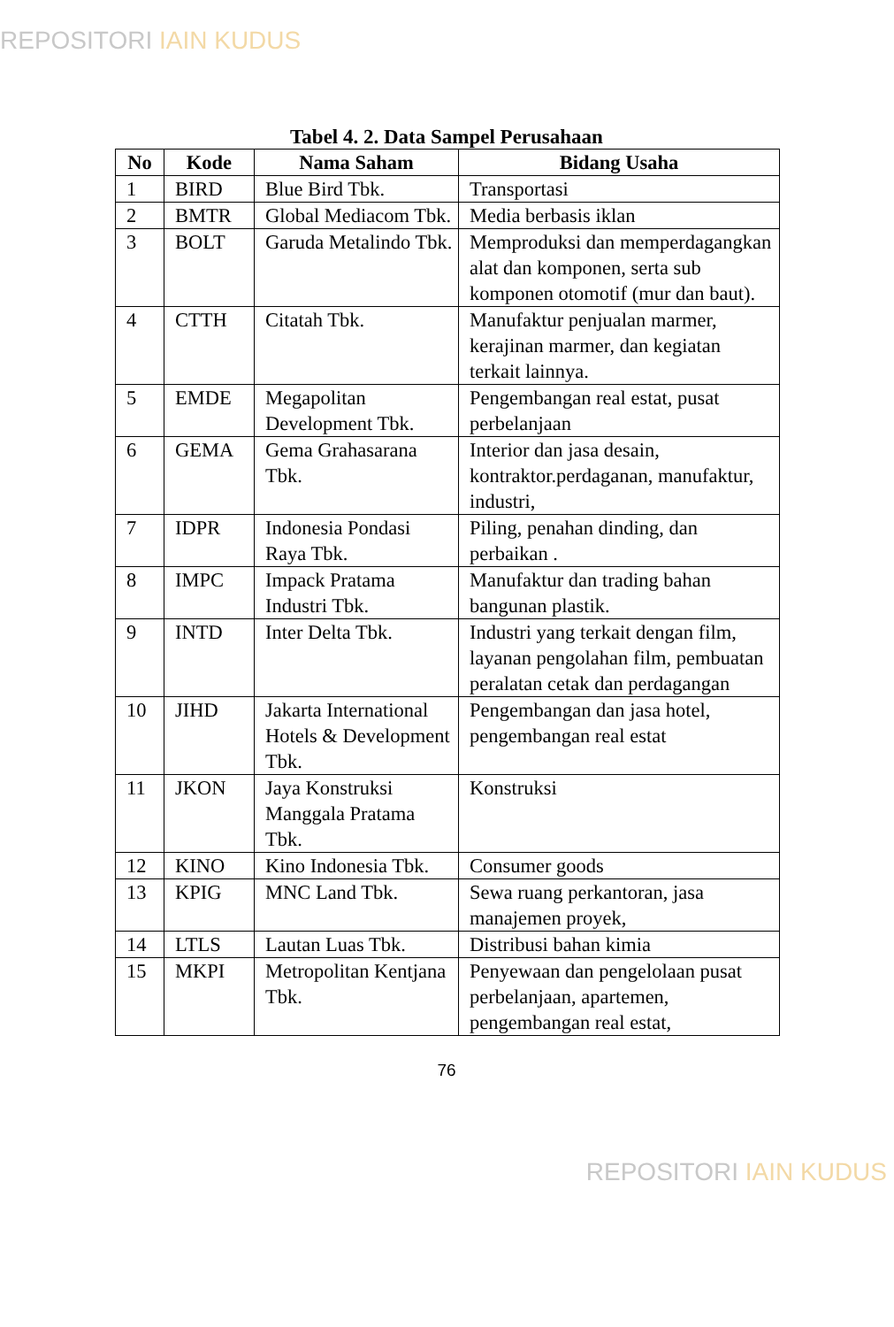REPOSITORI IAIN KUDUS
Tabel 4. 2. Data Sampel Perusahaan
| No | Kode | Nama Saham | Bidang Usaha |
| --- | --- | --- | --- |
| 1 | BIRD | Blue Bird Tbk. | Transportasi |
| 2 | BMTR | Global Mediacom Tbk. | Media berbasis iklan |
| 3 | BOLT | Garuda Metalindo Tbk. | Memproduksi dan memperdagangkan alat dan komponen, serta sub komponen otomotif (mur dan baut). |
| 4 | CTTH | Citatah Tbk. | Manufaktur penjualan marmer, kerajinan marmer, dan kegiatan terkait lainnya. |
| 5 | EMDE | Megapolitan Development Tbk. | Pengembangan real estat, pusat perbelanjaan |
| 6 | GEMA | Gema Grahasarana Tbk. | Interior dan jasa desain, kontraktor.perdaganan, manufaktur, industri, |
| 7 | IDPR | Indonesia Pondasi Raya Tbk. | Piling, penahan dinding, dan perbaikan . |
| 8 | IMPC | Impack Pratama Industri Tbk. | Manufaktur dan trading bahan bangunan plastik. |
| 9 | INTD | Inter Delta Tbk. | Industri yang terkait dengan film, layanan pengolahan film, pembuatan peralatan cetak dan perdagangan |
| 10 | JIHD | Jakarta International Hotels & Development Tbk. | Pengembangan dan jasa hotel, pengembangan real estat |
| 11 | JKON | Jaya Konstruksi Manggala Pratama Tbk. | Konstruksi |
| 12 | KINO | Kino Indonesia Tbk. | Consumer goods |
| 13 | KPIG | MNC Land Tbk. | Sewa ruang perkantoran, jasa manajemen proyek, |
| 14 | LTLS | Lautan Luas Tbk. | Distribusi bahan kimia |
| 15 | MKPI | Metropolitan Kentjana Tbk. | Penyewaan dan pengelolaan pusat perbelanjaan, apartemen, pengembangan real estat, |
76
REPOSITORI IAIN KUDUS